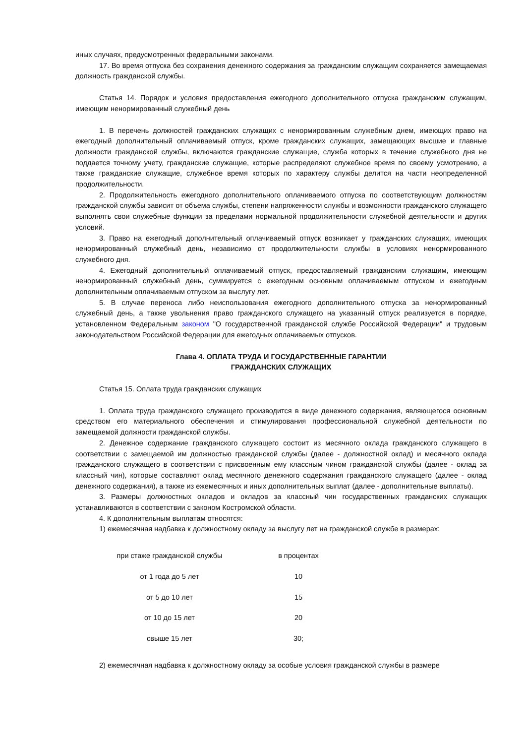иных случаях, предусмотренных федеральными законами.
17. Во время отпуска без сохранения денежного содержания за гражданским служащим сохраняется замещаемая должность гражданской службы.
Статья 14. Порядок и условия предоставления ежегодного дополнительного отпуска гражданским служащим, имеющим ненормированный служебный день
1. В перечень должностей гражданских служащих с ненормированным служебным днем, имеющих право на ежегодный дополнительный оплачиваемый отпуск, кроме гражданских служащих, замещающих высшие и главные должности гражданской службы, включаются гражданские служащие, служба которых в течение служебного дня не поддается точному учету, гражданские служащие, которые распределяют служебное время по своему усмотрению, а также гражданские служащие, служебное время которых по характеру службы делится на части неопределенной продолжительности.
2. Продолжительность ежегодного дополнительного оплачиваемого отпуска по соответствующим должностям гражданской службы зависит от объема службы, степени напряженности службы и возможности гражданского служащего выполнять свои служебные функции за пределами нормальной продолжительности служебной деятельности и других условий.
3. Право на ежегодный дополнительный оплачиваемый отпуск возникает у гражданских служащих, имеющих ненормированный служебный день, независимо от продолжительности службы в условиях ненормированного служебного дня.
4. Ежегодный дополнительный оплачиваемый отпуск, предоставляемый гражданским служащим, имеющим ненормированный служебный день, суммируется с ежегодным основным оплачиваемым отпуском и ежегодным дополнительным оплачиваемым отпуском за выслугу лет.
5. В случае переноса либо неиспользования ежегодного дополнительного отпуска за ненормированный служебный день, а также увольнения право гражданского служащего на указанный отпуск реализуется в порядке, установленном Федеральным законом "О государственной гражданской службе Российской Федерации" и трудовым законодательством Российской Федерации для ежегодных оплачиваемых отпусков.
Глава 4. ОПЛАТА ТРУДА И ГОСУДАРСТВЕННЫЕ ГАРАНТИИ
ГРАЖДАНСКИХ СЛУЖАЩИХ
Статья 15. Оплата труда гражданских служащих
1. Оплата труда гражданского служащего производится в виде денежного содержания, являющегося основным средством его материального обеспечения и стимулирования профессиональной служебной деятельности по замещаемой должности гражданской службы.
2. Денежное содержание гражданского служащего состоит из месячного оклада гражданского служащего в соответствии с замещаемой им должностью гражданской службы (далее - должностной оклад) и месячного оклада гражданского служащего в соответствии с присвоенным ему классным чином гражданской службы (далее - оклад за классный чин), которые составляют оклад месячного денежного содержания гражданского служащего (далее - оклад денежного содержания), а также из ежемесячных и иных дополнительных выплат (далее - дополнительные выплаты).
3. Размеры должностных окладов и окладов за классный чин государственных гражданских служащих устанавливаются в соответствии с законом Костромской области.
4. К дополнительным выплатам относятся:
1) ежемесячная надбавка к должностному окладу за выслугу лет на гражданской службе в размерах:
| при стаже гражданской службы | в процентах |
| от 1 года до 5 лет | 10 |
| от 5 до 10 лет | 15 |
| от 10 до 15 лет | 20 |
| свыше 15 лет | 30; |
2) ежемесячная надбавка к должностному окладу за особые условия гражданской службы в размере